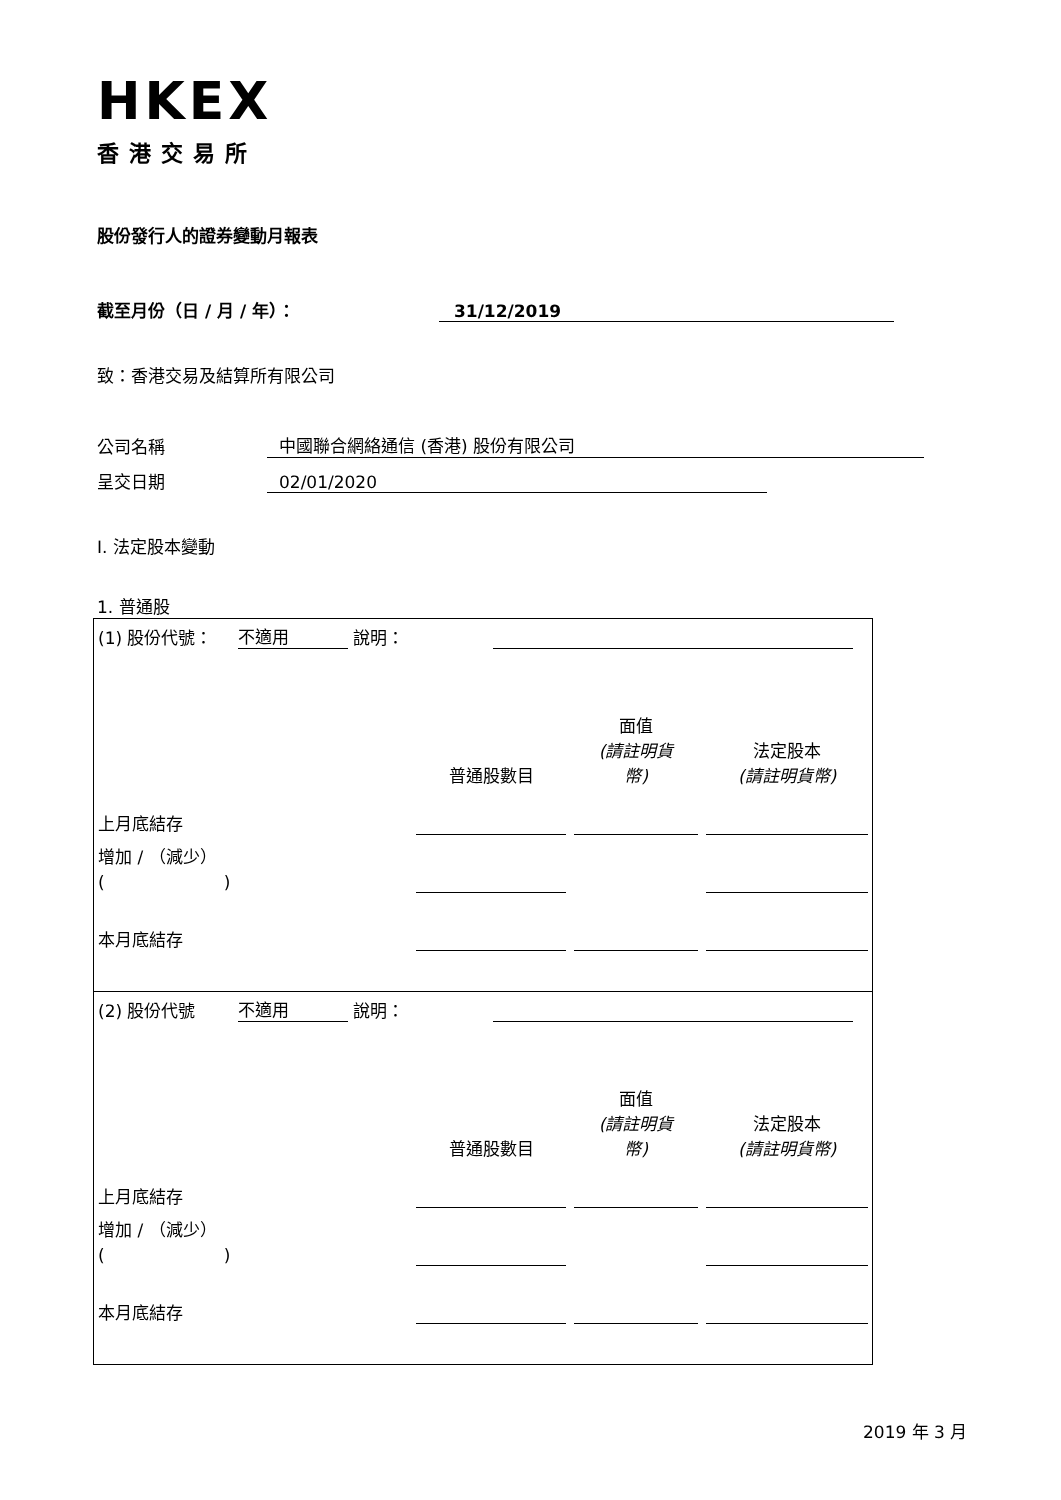HKEX
香港交易所
股份發行人的證券變動月報表
截至月份（日 / 月 / 年）： 31/12/2019
致：香港交易及結算所有限公司
公司名稱 中國聯合網絡通信 (香港) 股份有限公司
呈交日期 02/01/2020
I. 法定股本變動
1. 普通股
| / (1) 股份代號： 不適用 說明： / / / / / / 普通股數目 / 面值 (請註明貨 幣) / 法定股本 (請註明貨幣) / / 上月底結存 / / / / / 增加 / （減少） ( ) / / / / / 本月底結存 / / / / |
| / (2) 股份代號 不適用 說明： / / / / / / 普通股數目 / 面值 (請註明貨 幣) / 法定股本 (請註明貨幣) / / 上月底結存 / / / / / 增加 / （減少） ( ) / / / / / 本月底結存 / / / / |
2019 年 3 月